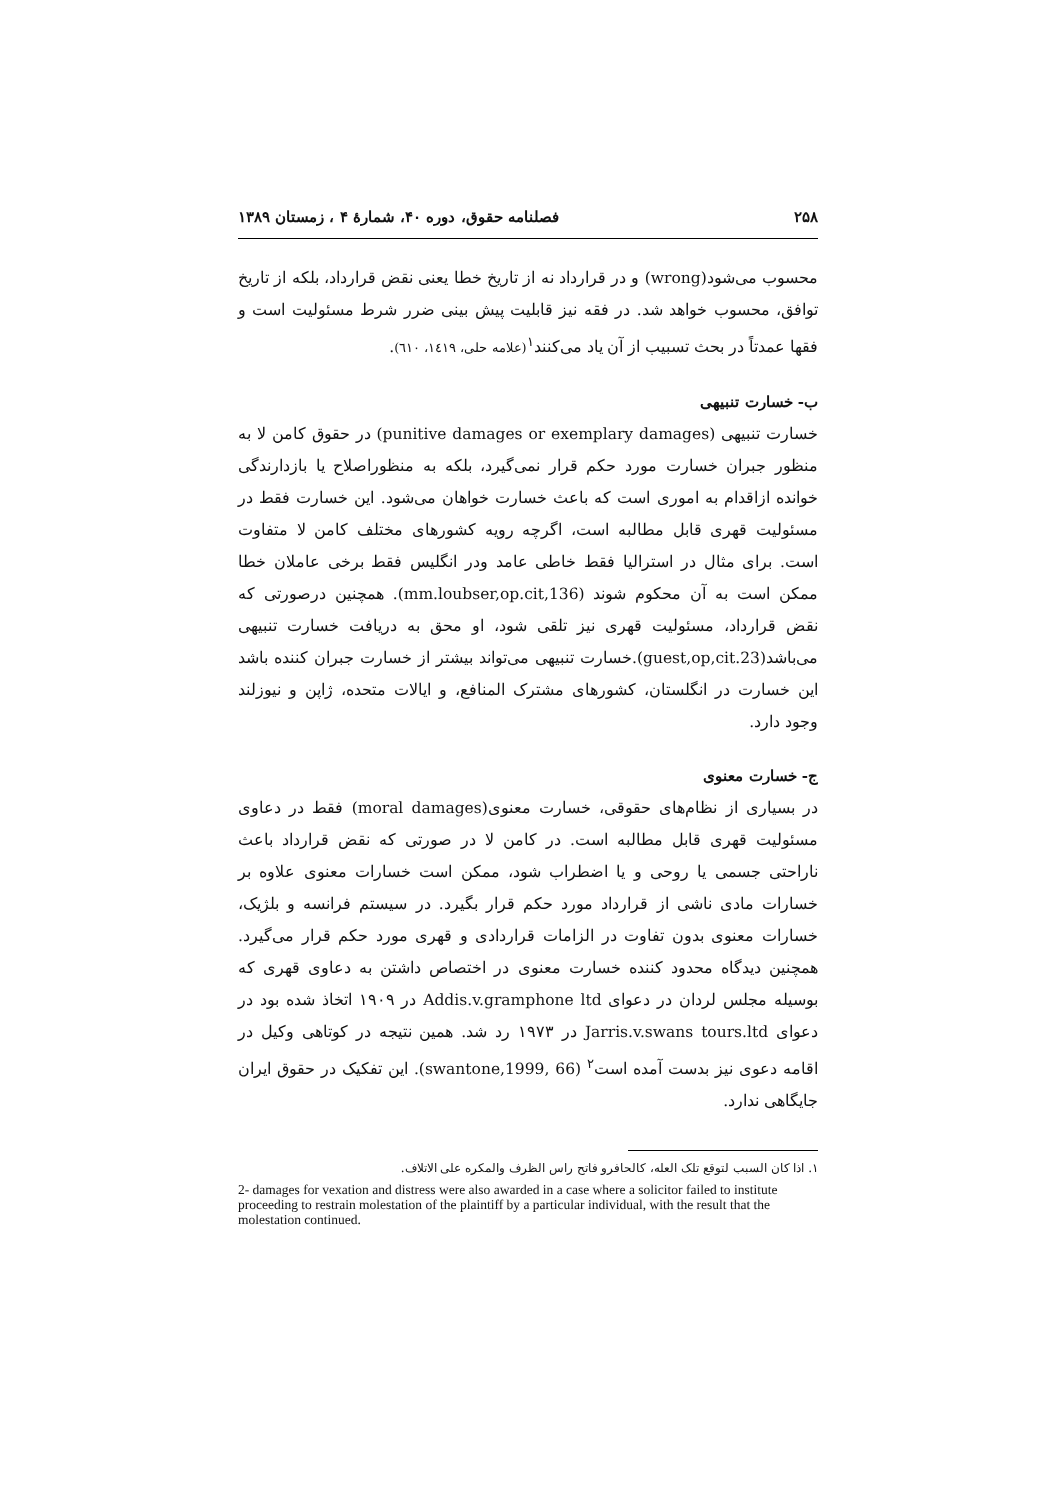۲۵۸ فصلنامه حقوق، دوره ۴۰، شمارهٔ ۴ ، زمستان ۱۳۸۹
محسوب می‌شود(wrong) و در قرارداد نه از تاریخ خطا یعنی نقض قرارداد، بلکه از تاریخ توافق، محسوب خواهد شد. در فقه نیز قابلیت پیش بینی ضرر شرط مسئولیت است و فقها عمدتاً در بحث تسبیب از آن یاد می‌کنند<sup>۱</sup>(علامه حلی، ۱٤۱۹، ٦۱۰).
ب- خسارت تنبیهی
خسارت تنبیهی (punitive damages or exemplary damages) در حقوق کامن لا به منظور جبران خسارت مورد حکم قرار نمی‌گیرد، بلکه به منظوراصلاح یا بازدارندگی خوانده ازاقدام به اموری است که باعث خسارت خواهان می‌شود. این خسارت فقط در مسئولیت قهری قابل مطالبه است، اگرچه رویه کشورهای مختلف کامن لا متفاوت است. برای مثال در استرالیا فقط خاطی عامد ودر انگلیس فقط برخی عاملان خطا ممکن است به آن محکوم شوند (mm.loubser,op.cit,136). همچنین درصورتی که نقض قرارداد، مسئولیت قهری نیز تلقی شود، او محق به دریافت خسارت تنبیهی می‌باشد(guest,op,cit.23).خسارت تنبیهی می‌تواند بیشتر از خسارت جبران کننده باشد این خسارت در انگلستان، کشورهای مشترک المنافع، و ایالات متحده، ژاپن و نیوزلند وجود دارد.
ج- خسارت معنوی
در بسیاری از نظام‌های حقوقی، خسارت معنوی(moral damages) فقط در دعاوی مسئولیت قهری قابل مطالبه است. در کامن لا در صورتی که نقض قرارداد باعث ناراحتی جسمی یا روحی و یا اضطراب شود، ممکن است خسارات معنوی علاوه بر خسارات مادی ناشی از قرارداد مورد حکم قرار بگیرد. در سیستم فرانسه و بلژیک، خسارات معنوی بدون تفاوت در الزامات قراردادی و قهری مورد حکم قرار می‌گیرد. همچنین دیدگاه محدود کننده خسارت معنوی در اختصاص داشتن به دعاوی قهری که بوسیله مجلس لردان در دعوای Addis.v.gramphone ltd در ۱۹۰۹ اتخاذ شده بود در دعوای Jarris.v.swans tours.ltd در ۱۹۷۳ رد شد. همین نتیجه در کوتاهی وکیل در اقامه دعوی نیز بدست آمده است<sup>۲</sup> (swantone,1999, 66). این تفکیک در حقوق ایران جایگاهی ندارد.
۱. اذا کان السبب لتوقع تلک العله، کالحافرو فاتح راس الظرف والمکره علی الاتلاف.
2- damages for vexation and distress were also awarded in a case where a solicitor failed to institute proceeding to restrain molestation of the plaintiff by a particular individual, with the result that the molestation continued.